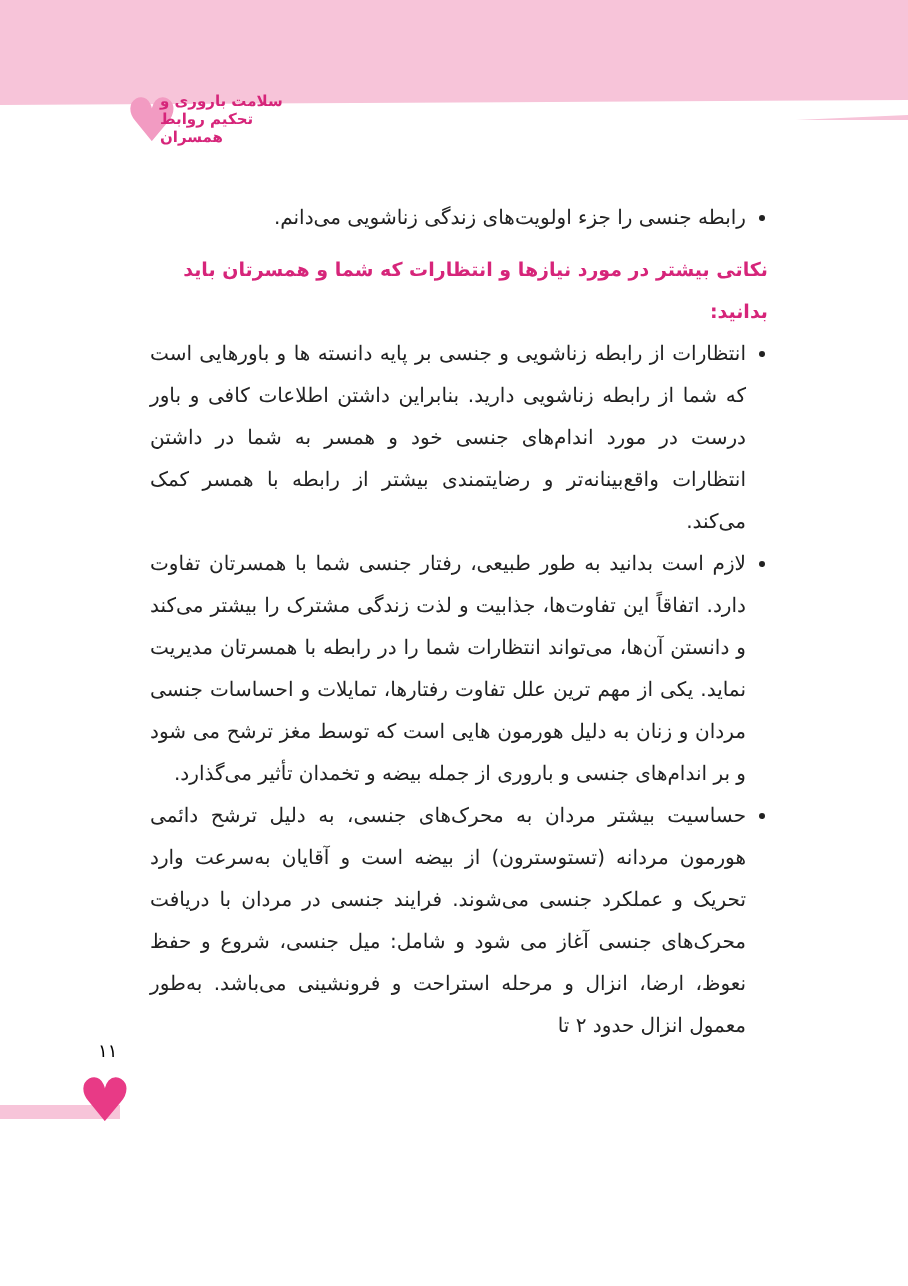♥
سلامت باروری و تحکیم روابط همسران
رابطه جنسی را جزء اولویت‌های زندگی زناشویی می‌دانم.
نکاتی بیشتر در مورد نیازها و انتظارات که شما و همسرتان باید بدانید:
انتظارات از رابطه زناشویی و جنسی بر پایه دانسته ها و باورهایی است که شما از رابطه زناشویی دارید. بنابراین داشتن اطلاعات کافی و باور درست در مورد اندام‌های جنسی خود و همسر به شما در داشتن انتظارات واقع‌بینانه‌تر و رضایتمندی بیشتر از رابطه با همسر کمک می‌کند.
لازم است بدانید به طور طبیعی، رفتار جنسی شما با همسرتان تفاوت دارد. اتفاقاً این تفاوت‌ها، جذابیت و لذت زندگی مشترک را بیشتر می‌کند و دانستن آن‌ها، می‌تواند انتظارات شما را در رابطه با همسرتان مدیریت نماید. یکی از مهم ترین علل تفاوت رفتارها، تمایلات و احساسات جنسی مردان و زنان به دلیل هورمون هایی است که توسط مغز ترشح می شود و بر اندام‌های جنسی و باروری از جمله بیضه و تخمدان تأثیر می‌گذارد.
حساسیت بیشتر مردان به محرک‌های جنسی، به دلیل ترشح دائمی هورمون مردانه (تستوسترون) از بیضه است و آقایان به‌سرعت وارد تحریک و عملکرد جنسی می‌شوند. فرایند جنسی در مردان با دریافت محرک‌های جنسی آغاز می شود و شامل: میل جنسی، شروع و حفظ نعوظ، ارضا، انزال و مرحله استراحت و فرونشینی می‌باشد. به‌طور معمول انزال حدود ۲ تا
۱۱
♥